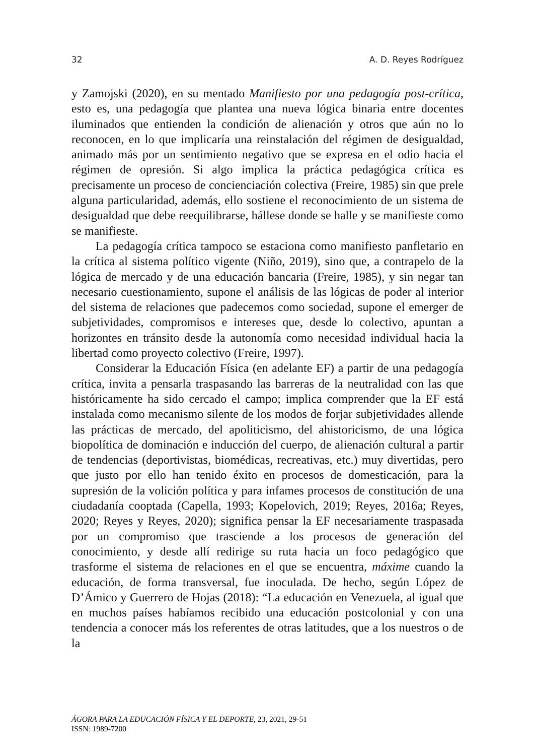32 A. D. Reyes Rodríguez
y Zamojski (2020), en su mentado Manifiesto por una pedagogía post-crítica, esto es, una pedagogía que plantea una nueva lógica binaria entre docentes iluminados que entienden la condición de alienación y otros que aún no lo reconocen, en lo que implicaría una reinstalación del régimen de desigualdad, animado más por un sentimiento negativo que se expresa en el odio hacia el régimen de opresión. Si algo implica la práctica pedagógica crítica es precisamente un proceso de concienciación colectiva (Freire, 1985) sin que prele alguna particularidad, además, ello sostiene el reconocimiento de un sistema de desigualdad que debe reequilibrarse, hállese donde se halle y se manifieste como se manifieste.
La pedagogía crítica tampoco se estaciona como manifiesto panfletario en la crítica al sistema político vigente (Niño, 2019), sino que, a contrapelo de la lógica de mercado y de una educación bancaria (Freire, 1985), y sin negar tan necesario cuestionamiento, supone el análisis de las lógicas de poder al interior del sistema de relaciones que padecemos como sociedad, supone el emerger de subjetividades, compromisos e intereses que, desde lo colectivo, apuntan a horizontes en tránsito desde la autonomía como necesidad individual hacia la libertad como proyecto colectivo (Freire, 1997).
Considerar la Educación Física (en adelante EF) a partir de una pedagogía crítica, invita a pensarla traspasando las barreras de la neutralidad con las que históricamente ha sido cercado el campo; implica comprender que la EF está instalada como mecanismo silente de los modos de forjar subjetividades allende las prácticas de mercado, del apoliticismo, del ahistoricismo, de una lógica biopolítica de dominación e inducción del cuerpo, de alienación cultural a partir de tendencias (deportivistas, biomédicas, recreativas, etc.) muy divertidas, pero que justo por ello han tenido éxito en procesos de domesticación, para la supresión de la volición política y para infames procesos de constitución de una ciudadanía cooptada (Capella, 1993; Kopelovich, 2019; Reyes, 2016a; Reyes, 2020; Reyes y Reyes, 2020); significa pensar la EF necesariamente traspasada por un compromiso que trasciende a los procesos de generación del conocimiento, y desde allí redirige su ruta hacia un foco pedagógico que trasforme el sistema de relaciones en el que se encuentra, máxime cuando la educación, de forma transversal, fue inoculada. De hecho, según López de D’Ámico y Guerrero de Hojas (2018): “La educación en Venezuela, al igual que en muchos países habíamos recibido una educación postcolonial y con una tendencia a conocer más los referentes de otras latitudes, que a los nuestros o de la
ÁGORA PARA LA EDUCACIÓN FÍSICA Y EL DEPORTE, 23, 2021, 29-51
ISSN: 1989-7200